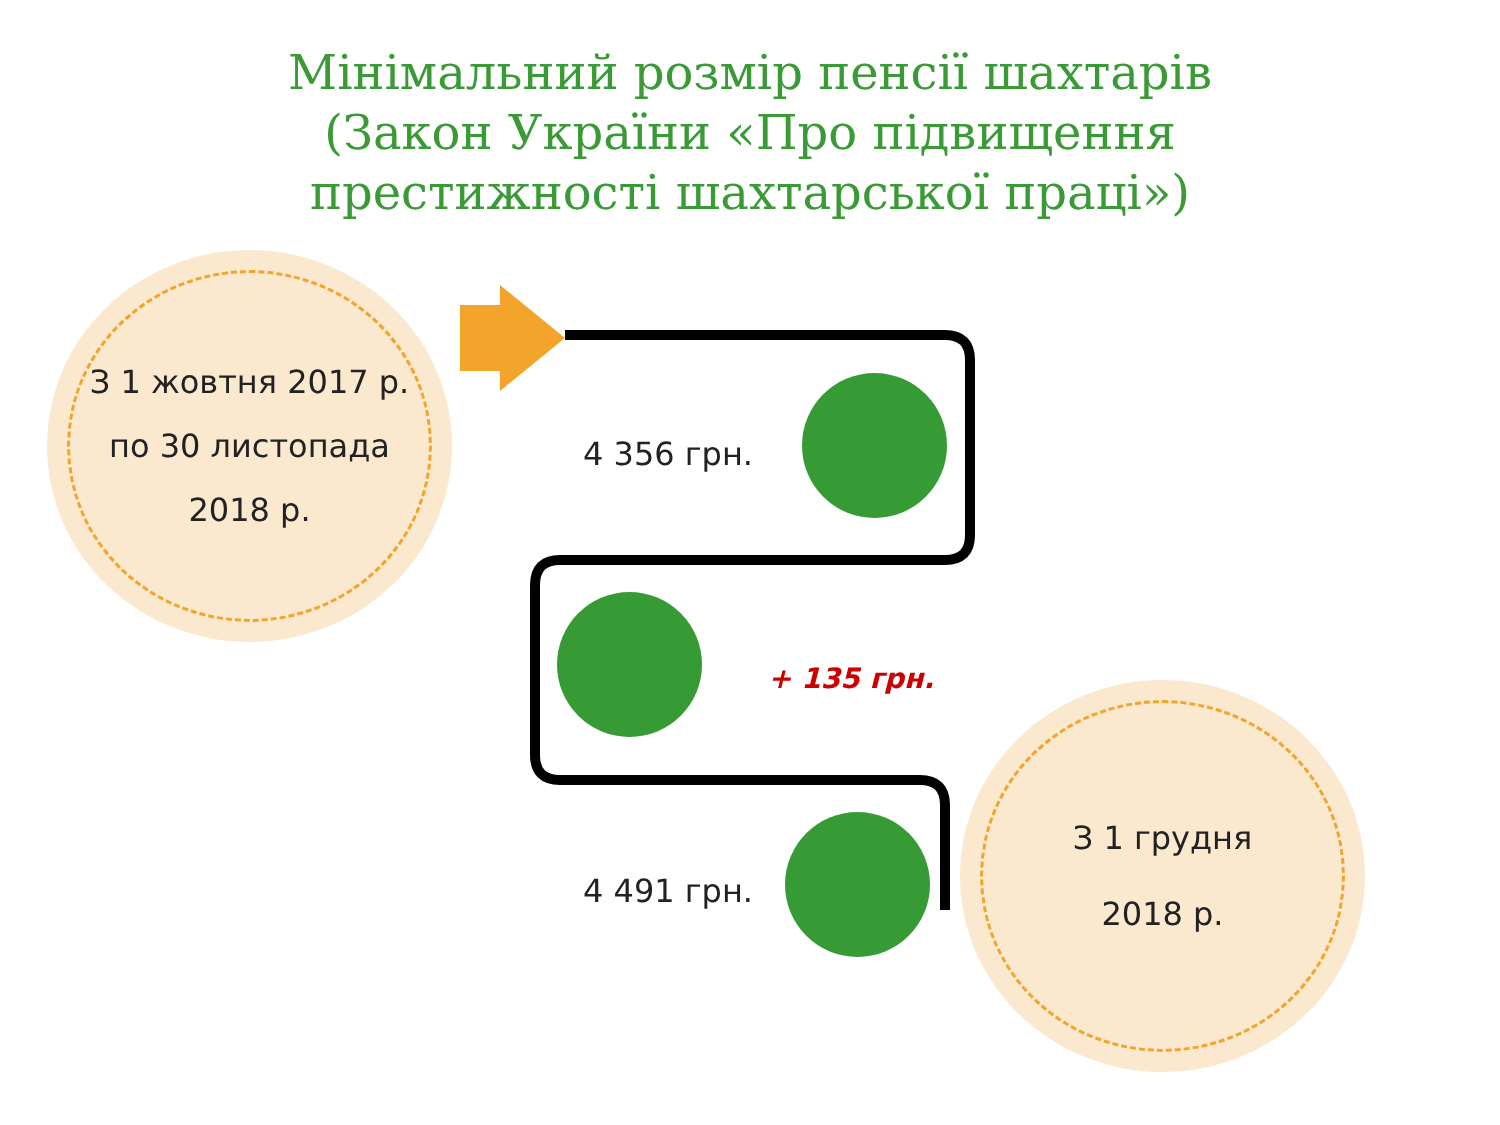Мінімальний розмір пенсії шахтарів
(Закон України «Про підвищення
престижності шахтарської праці»)
З 1 жовтня 2017 р.
по 30 листопада
2018 р.
4 356 грн.
+ 135 грн.
4 491 грн.
З 1 грудня
2018 р.